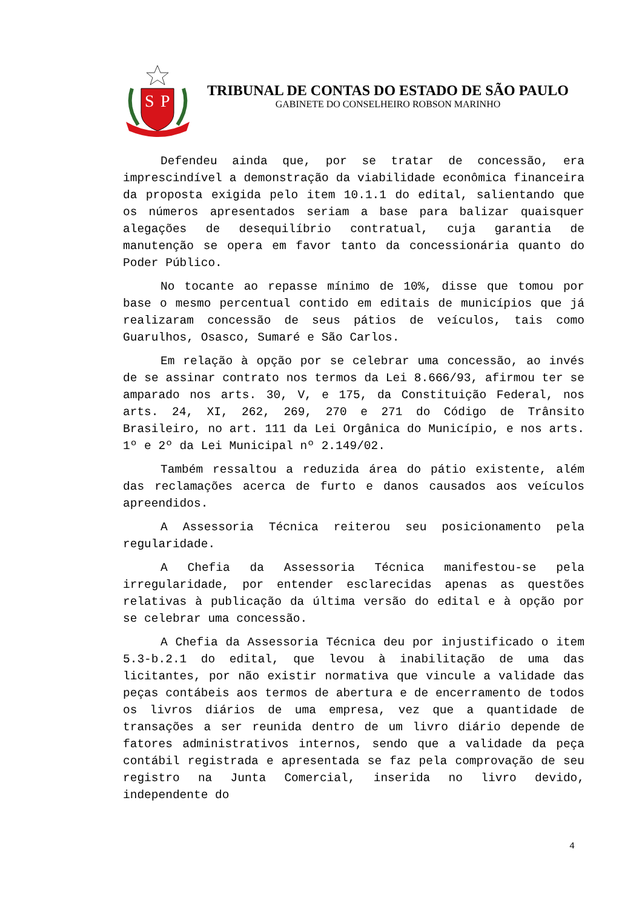S
P
TRIBUNAL DE CONTAS DO ESTADO DE SÃO PAULO
GABINETE DO CONSELHEIRO ROBSON MARINHO
Defendeu ainda que, por se tratar de concessão, era imprescindível a demonstração da viabilidade econômica financeira da proposta exigida pelo item 10.1.1 do edital, salientando que os números apresentados seriam a base para balizar quaisquer alegações de desequilíbrio contratual, cuja garantia de manutenção se opera em favor tanto da concessionária quanto do Poder Público.
No tocante ao repasse mínimo de 10%, disse que tomou por base o mesmo percentual contido em editais de municípios que já realizaram concessão de seus pátios de veículos, tais como Guarulhos, Osasco, Sumaré e São Carlos.
Em relação à opção por se celebrar uma concessão, ao invés de se assinar contrato nos termos da Lei 8.666/93, afirmou ter se amparado nos arts. 30, V, e 175, da Constituição Federal, nos arts. 24, XI, 262, 269, 270 e 271 do Código de Trânsito Brasileiro, no art. 111 da Lei Orgânica do Município, e nos arts. 1º e 2º da Lei Municipal nº 2.149/02.
Também ressaltou a reduzida área do pátio existente, além das reclamações acerca de furto e danos causados aos veículos apreendidos.
A Assessoria Técnica reiterou seu posicionamento pela regularidade.
A Chefia da Assessoria Técnica manifestou-se pela irregularidade, por entender esclarecidas apenas as questões relativas à publicação da última versão do edital e à opção por se celebrar uma concessão.
A Chefia da Assessoria Técnica deu por injustificado o item 5.3-b.2.1 do edital, que levou à inabilitação de uma das licitantes, por não existir normativa que vincule a validade das peças contábeis aos termos de abertura e de encerramento de todos os livros diários de uma empresa, vez que a quantidade de transações a ser reunida dentro de um livro diário depende de fatores administrativos internos, sendo que a validade da peça contábil registrada e apresentada se faz pela comprovação de seu registro na Junta Comercial, inserida no livro devido, independente do
4